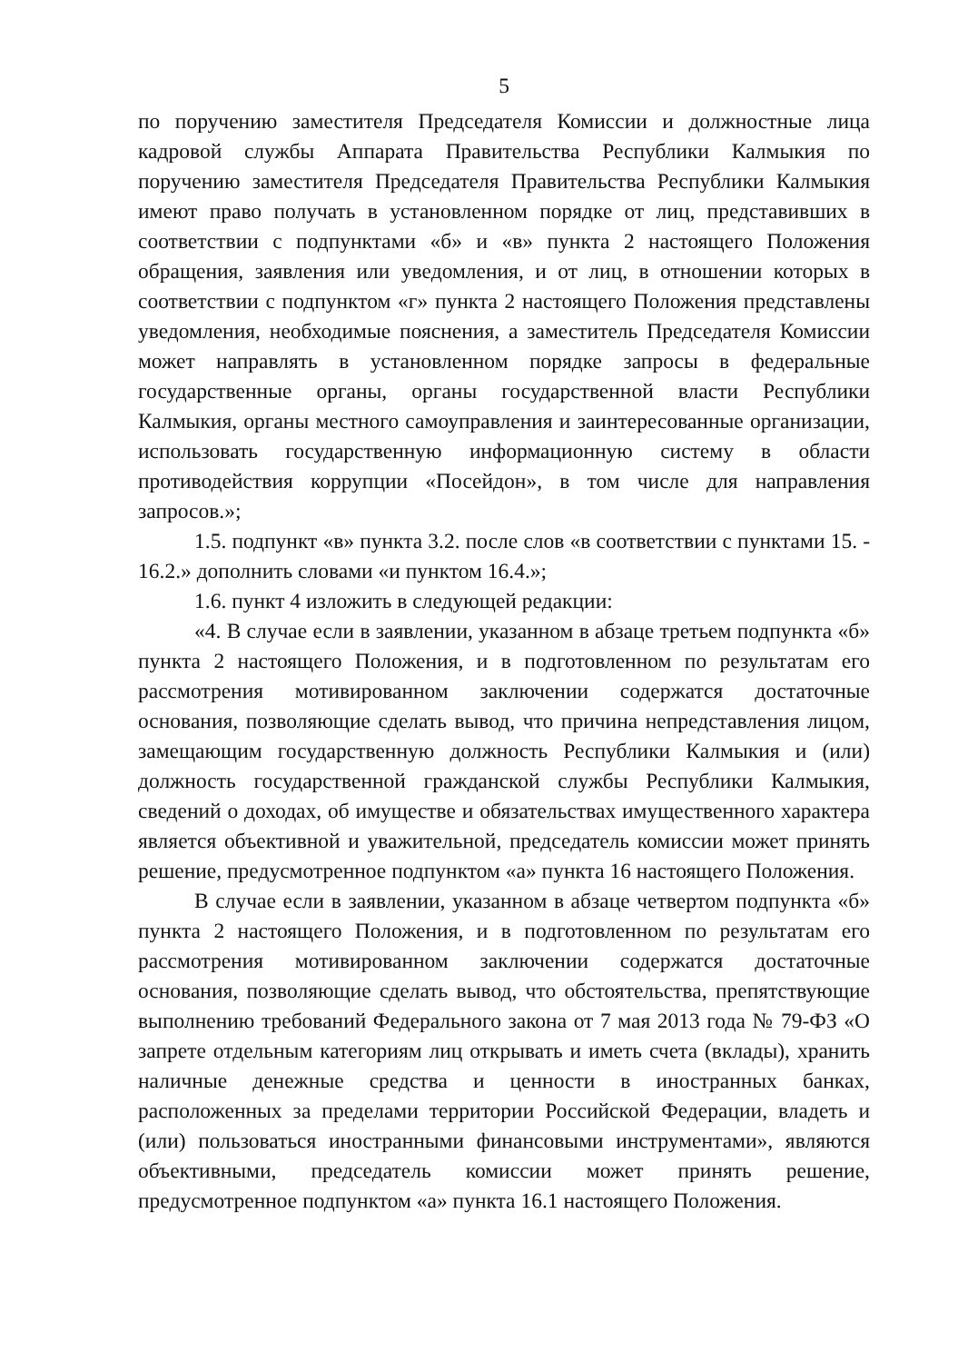5
по поручению заместителя Председателя Комиссии и должностные лица кадровой службы Аппарата Правительства Республики Калмыкия по поручению заместителя Председателя Правительства Республики Калмыкия имеют право получать в установленном порядке от лиц, представивших в соответствии с подпунктами «б» и «в» пункта 2 настоящего Положения обращения, заявления или уведомления, и от лиц, в отношении которых в соответствии с подпунктом «г» пункта 2 настоящего Положения представлены уведомления, необходимые пояснения, а заместитель Председателя Комиссии может направлять в установленном порядке запросы в федеральные государственные органы, органы государственной власти Республики Калмыкия, органы местного самоуправления и заинтересованные организации, использовать государственную информационную систему в области противодействия коррупции «Посейдон», в том числе для направления запросов.»;
1.5. подпункт «в» пункта 3.2. после слов «в соответствии с пунктами 15. - 16.2.» дополнить словами «и пунктом 16.4.»;
1.6. пункт 4 изложить в следующей редакции:
«4. В случае если в заявлении, указанном в абзаце третьем подпункта «б» пункта 2 настоящего Положения, и в подготовленном по результатам его рассмотрения мотивированном заключении содержатся достаточные основания, позволяющие сделать вывод, что причина непредставления лицом, замещающим государственную должность Республики Калмыкия и (или) должность государственной гражданской службы Республики Калмыкия, сведений о доходах, об имуществе и обязательствах имущественного характера является объективной и уважительной, председатель комиссии может принять решение, предусмотренное подпунктом «а» пункта 16 настоящего Положения.
В случае если в заявлении, указанном в абзаце четвертом подпункта «б» пункта 2 настоящего Положения, и в подготовленном по результатам его рассмотрения мотивированном заключении содержатся достаточные основания, позволяющие сделать вывод, что обстоятельства, препятствующие выполнению требований Федерального закона от 7 мая 2013 года № 79-ФЗ «О запрете отдельным категориям лиц открывать и иметь счета (вклады), хранить наличные денежные средства и ценности в иностранных банках, расположенных за пределами территории Российской Федерации, владеть и (или) пользоваться иностранными финансовыми инструментами», являются объективными, председатель комиссии может принять решение, предусмотренное подпунктом «а» пункта 16.1 настоящего Положения.